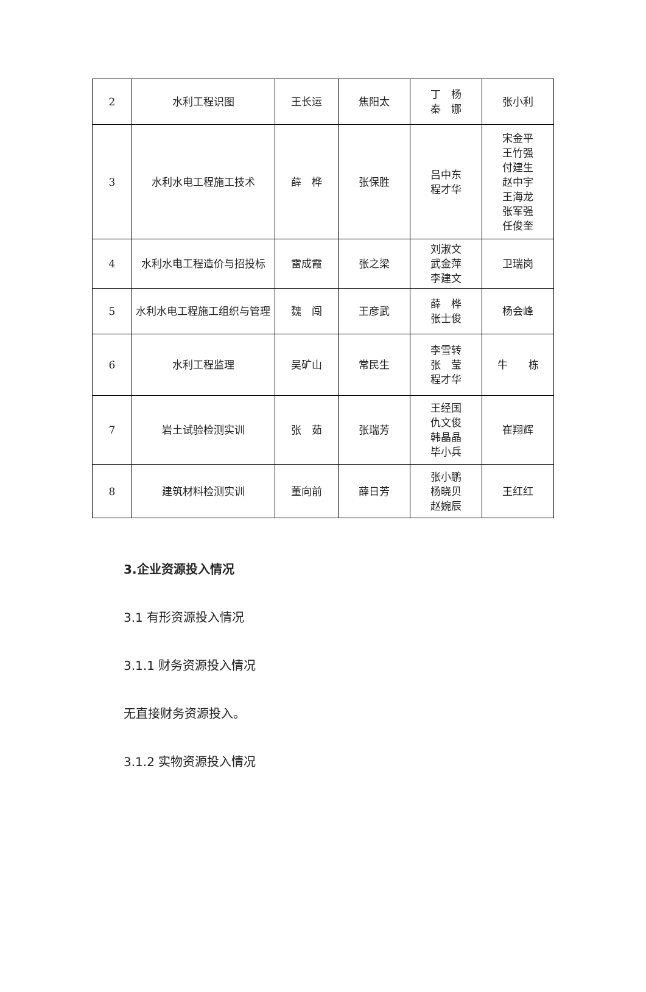| 2 | 水利工程识图 | 王长运 | 焦阳太 | 丁 杨 秦 娜 | 张小利 |
| 3 | 水利水电工程施工技术 | 薛 桦 | 张保胜 | 吕中东 程才华 | 宋金平 王竹强 付建生 赵中宇 王海龙 张军强 任俊奎 |
| 4 | 水利水电工程造价与招投标 | 雷成霞 | 张之梁 | 刘淑文 武金萍 李建文 | 卫瑞岗 |
| 5 | 水利水电工程施工组织与管理 | 魏 闯 | 王彦武 | 薛 桦 张士俊 | 杨会峰 |
| 6 | 水利工程监理 | 吴矿山 | 常民生 | 李雪转 张 莹 程才华 | 牛 栋 |
| 7 | 岩土试验检测实训 | 张 茹 | 张瑞芳 | 王经国 仇文俊 韩晶晶 毕小兵 | 崔翔辉 |
| 8 | 建筑材料检测实训 | 董向前 | 薛日芳 | 张小鹏 杨晓贝 赵婉辰 | 王红红 |
3.企业资源投入情况
3.1 有形资源投入情况
3.1.1 财务资源投入情况
无直接财务资源投入。
3.1.2 实物资源投入情况